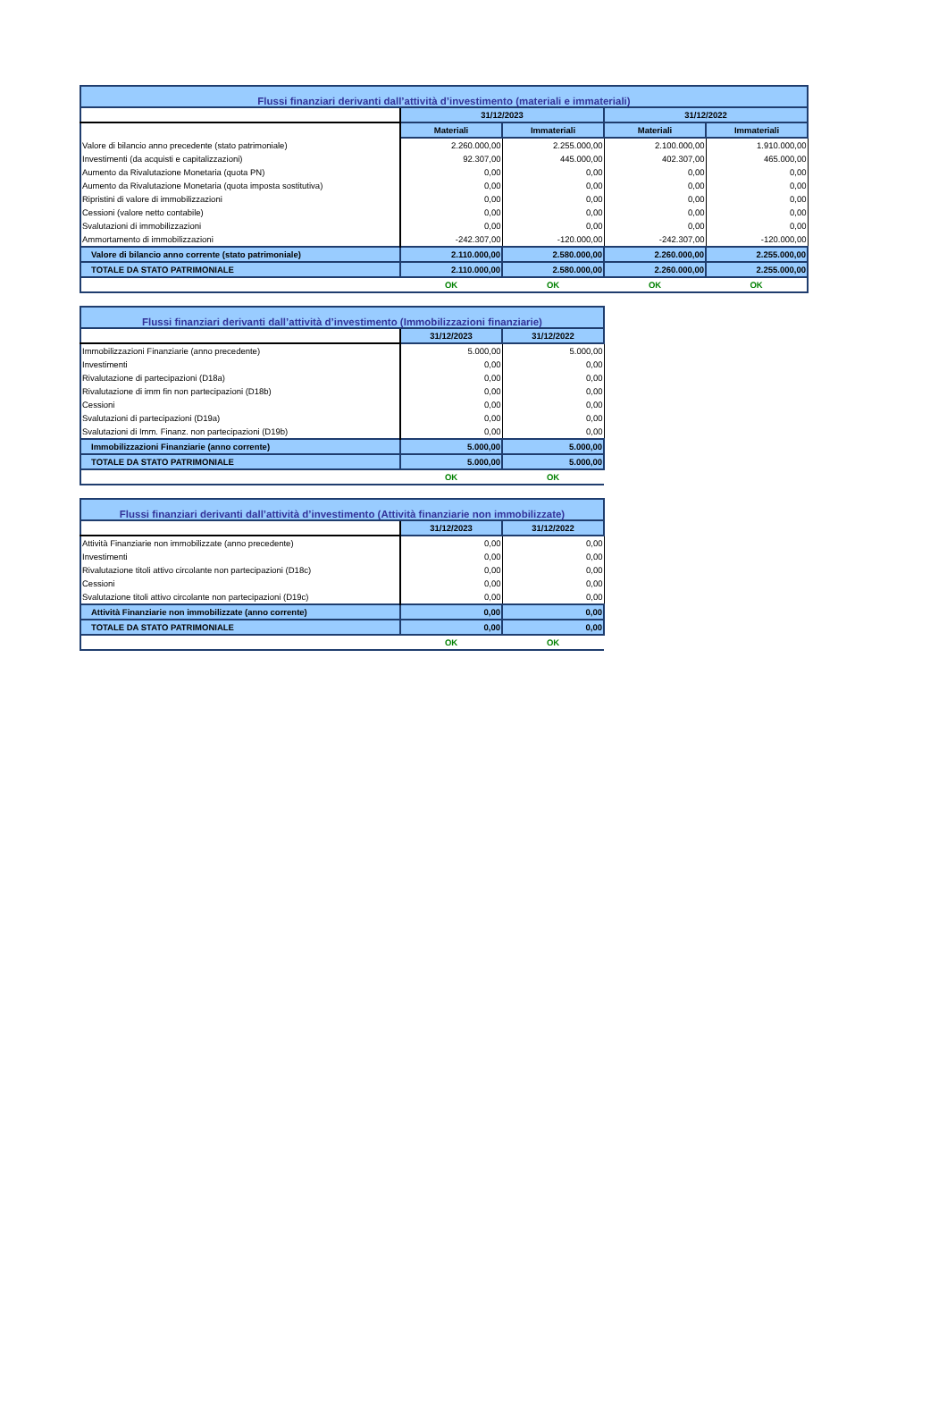| Flussi finanziari derivanti dall’attività d’investimento (materiali e immateriali) | | | | |
| | 31/12/2023 | | 31/12/2022 | |
| | Materiali | Immateriali | Materiali | Immateriali |
| Valore di bilancio anno precedente (stato patrimoniale) | 2.260.000,00 | 2.255.000,00 | 2.100.000,00 | 1.910.000,00 |
| Investimenti (da acquisti e capitalizzazioni) | 92.307,00 | 445.000,00 | 402.307,00 | 465.000,00 |
| Aumento da Rivalutazione Monetaria (quota PN) | 0,00 | 0,00 | 0,00 | 0,00 |
| Aumento da Rivalutazione Monetaria (quota imposta sostitutiva) | 0,00 | 0,00 | 0,00 | 0,00 |
| Ripristini di valore di immobilizzazioni | 0,00 | 0,00 | 0,00 | 0,00 |
| Cessioni (valore netto contabile) | 0,00 | 0,00 | 0,00 | 0,00 |
| Svalutazioni di immobilizzazioni | 0,00 | 0,00 | 0,00 | 0,00 |
| Ammortamento di immobilizzazioni | -242.307,00 | -120.000,00 | -242.307,00 | -120.000,00 |
| Valore di bilancio anno corrente (stato patrimoniale) | 2.110.000,00 | 2.580.000,00 | 2.260.000,00 | 2.255.000,00 |
| TOTALE DA STATO PATRIMONIALE | 2.110.000,00 | 2.580.000,00 | 2.260.000,00 | 2.255.000,00 |
| | OK | OK | OK | OK |
| Flussi finanziari derivanti dall’attività d’investimento (Immobilizzazioni finanziarie) | | |
| | 31/12/2023 | 31/12/2022 |
| Immobilizzazioni Finanziarie (anno precedente) | 5.000,00 | 5.000,00 |
| Investimenti | 0,00 | 0,00 |
| Rivalutazione di partecipazioni (D18a) | 0,00 | 0,00 |
| Rivalutazione di imm fin non partecipazioni (D18b) | 0,00 | 0,00 |
| Cessioni | 0,00 | 0,00 |
| Svalutazioni di partecipazioni (D19a) | 0,00 | 0,00 |
| Svalutazioni di Imm. Finanz. non partecipazioni (D19b) | 0,00 | 0,00 |
| Immobilizzazioni Finanziarie (anno corrente) | 5.000,00 | 5.000,00 |
| TOTALE DA STATO PATRIMONIALE | 5.000,00 | 5.000,00 |
| | OK | OK |
| Flussi finanziari derivanti dall’attività d’investimento (Attività finanziarie non immobilizzate) | | |
| | 31/12/2023 | 31/12/2022 |
| Attività Finanziarie non immobilizzate (anno precedente) | 0,00 | 0,00 |
| Investimenti | 0,00 | 0,00 |
| Rivalutazione titoli attivo circolante non partecipazioni (D18c) | 0,00 | 0,00 |
| Cessioni | 0,00 | 0,00 |
| Svalutazione titoli attivo circolante non partecipazioni (D19c) | 0,00 | 0,00 |
| Attività Finanziarie non immobilizzate (anno corrente) | 0,00 | 0,00 |
| TOTALE DA STATO PATRIMONIALE | 0,00 | 0,00 |
| | OK | OK |